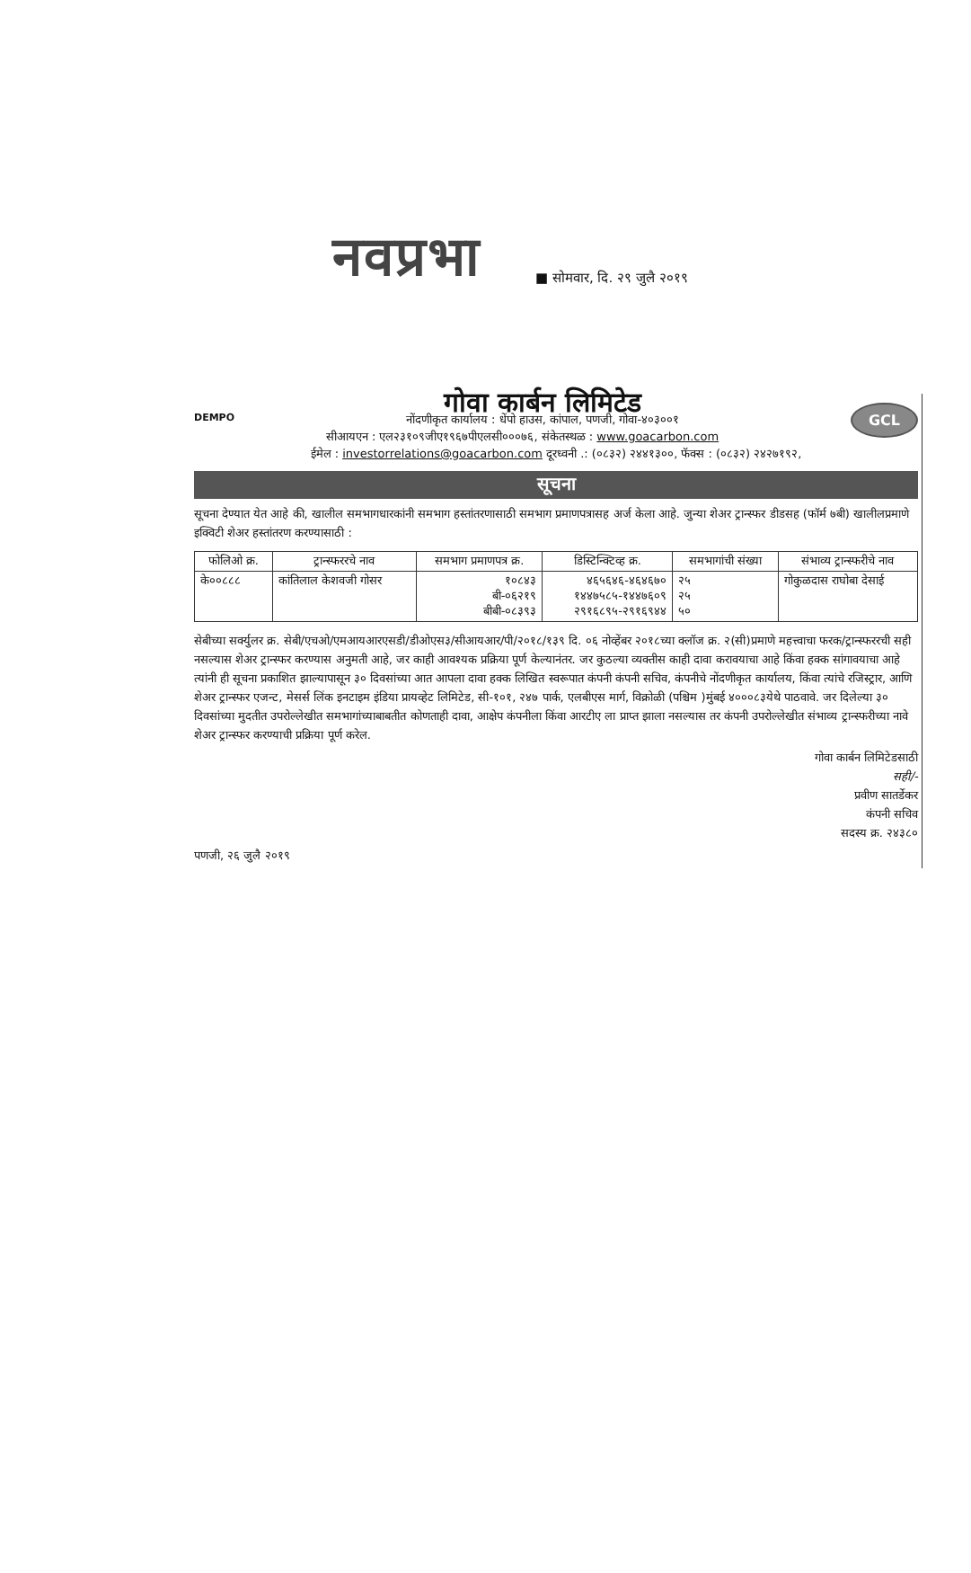नवप्रभा
■ सोमवार, दि. २९ जुलै २०१९
DEMPO
GCL
गोवा कार्बन लिमिटेड
नोंदणीकृत कार्यालय : धेंपो हाउस, कांपाल, पणजी, गोवा-४०३००१
सीआयएन : एल२३१०९जीए१९६७पीएलसी०००७६, संकेतस्थळ : www.goacarbon.com
ईमेल : investorrelations@goacarbon.com दूरध्वनी .: (०८३२) २४४१३००, फॅक्स : (०८३२) २४२७१९२,
सूचना
सूचना देण्यात येत आहे की, खालील समभागधारकांनी समभाग हस्तांतरणासाठी समभाग प्रमाणपत्रासह अर्ज केला आहे. जुन्या शेअर ट्रान्स्फर डीडसह (फॉर्म ७बी) खालीलप्रमाणे इक्विटी शेअर हस्तांतरण करण्यासाठी :
| फोलिओ क्र. | ट्रान्स्फररचे नाव | समभाग प्रमाणपत्र क्र. | डिस्टिन्क्टिव्ह क्र. | समभागांची संख्या | संभाव्य ट्रान्स्फरीचे नाव |
| --- | --- | --- | --- | --- | --- |
| के००८८८ | कांतिलाल केशवजी गोसर | १०८४३ बी-०६२१९ बीबी-०८३९३ | ४६५६४६-४६४६७० १४४७५८५-१४४७६०९ २९१६८९५-२९१६९४४ | २५ २५ ५० | गोकुळदास राघोबा देसाई |
सेबीच्या सर्क्युलर क्र. सेबी/एचओ/एमआयआरएसडी/डीओएस३/सीआयआर/पी/२०१८/१३९ दि. ०६ नोव्हेंबर २०१८च्या क्लॉज क्र. २(सी)प्रमाणे महत्त्वाचा फरक/ट्रान्स्फररची सही नसल्यास शेअर ट्रान्स्फर करण्यास अनुमती आहे, जर काही आवश्यक प्रक्रिया पूर्ण केल्यानंतर. जर कुठल्या व्यक्तीस काही दावा करावयाचा आहे किंवा हक्क सांगावयाचा आहे त्यांनी ही सूचना प्रकाशित झाल्यापासून ३० दिवसांच्या आत आपला दावा हक्क लिखित स्वरूपात कंपनी कंपनी सचिव, कंपनीचे नोंदणीकृत कार्यालय, किंवा त्यांचे रजिस्ट्रार, आणि शेअर ट्रान्स्फर एजन्ट, मेसर्स लिंक इनटाइम इंडिया प्रायव्हेट लिमिटेड, सी-१०१, २४७ पार्क, एलबीएस मार्ग, विक्रोळी (पश्चिम )मुंबई ४०००८३येथे पाठवावे. जर दिलेल्या ३० दिवसांच्या मुदतीत उपरोल्लेखीत समभागांच्याबाबतीत कोणताही दावा, आक्षेप कंपनीला किंवा आरटीए ला प्राप्त झाला नसल्यास तर कंपनी उपरोल्लेखीत संभाव्य ट्रान्स्फरीच्या नावे शेअर ट्रान्स्फर करण्याची प्रक्रिया पूर्ण करेल.
गोवा कार्बन लिमिटेडसाठी
सही/-
प्रवीण सातर्डेकर
कंपनी सचिव
सदस्य क्र. २४३८०
पणजी, २६ जुलै २०१९